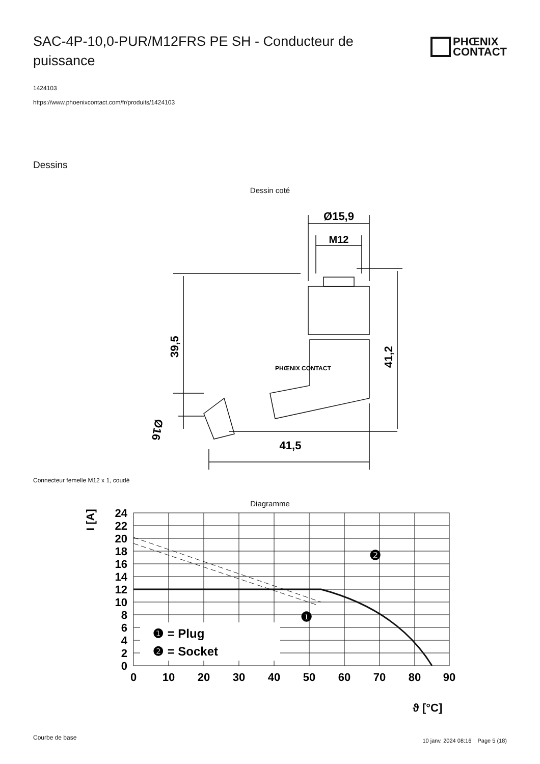SAC-4P-10,0-PUR/M12FRS PE SH - Conducteur de puissance
PHŒNIX
CONTACT
1424103
https://www.phoenixcontact.com/fr/produits/1424103
Dessins
Dessin coté
Ø15,9
M12
41,5
39,5
41,2
Ø16
PHŒNIX CONTACT
Connecteur femelle M12 x 1, coudé
Diagramme
❶ = Plug
❷ = Socket
❷
❶
24
22
20
18
16
14
12
10
8
6
4
2
0
0
10
20
30
40
50
60
70
80
90
I [A]
ϑ [°C]
Courbe de base
10 janv. 2024 08:16 Page 5 (18)